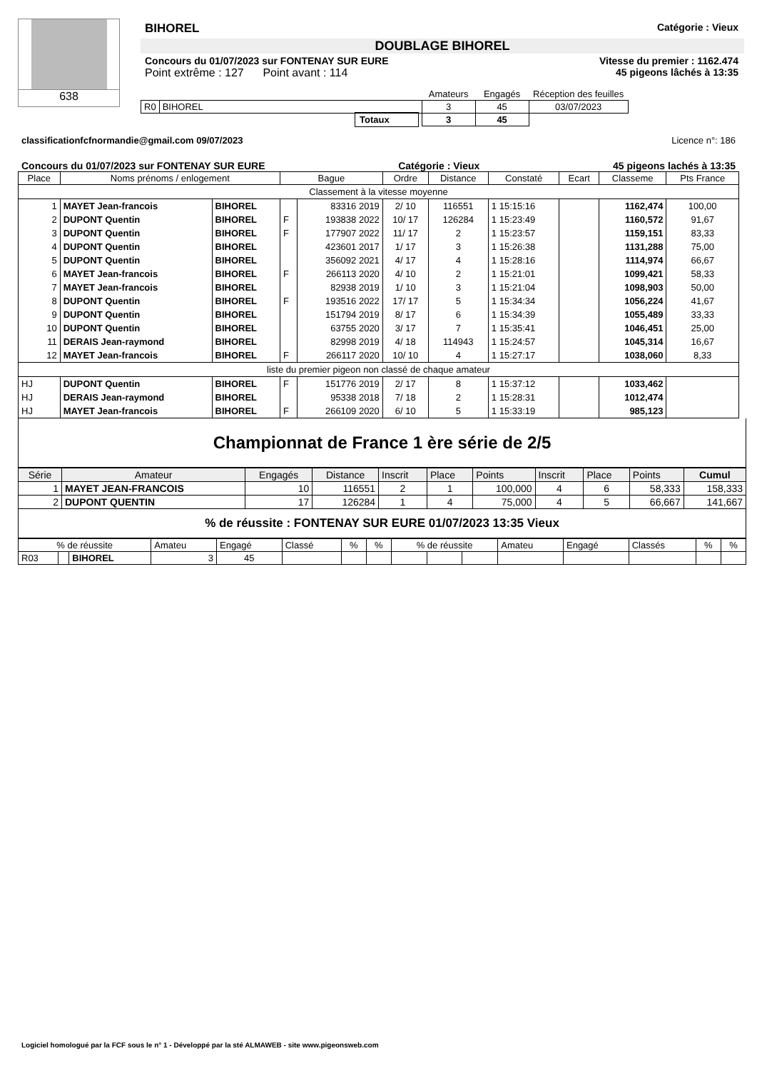638
BIHOREL Catégorie : Vieux
DOUBLAGE BIHOREL
Concours du 01/07/2023 sur FONTENAY SUR EURE Vitesse du premier : 1162.474
Point extrême : 127 Point avant : 114 45 pigeons lâchés à 13:35
| | | Amateurs | Engagés | Réception des feuilles |
| R0 | BIHOREL | 3 | 45 | 03/07/2023 |
| | Totaux | 3 | 45 | |
classificationfcfnormandie@gmail.com 09/07/2023 Licence n°: 186
Concours du 01/07/2023 sur FONTENAY SUR EURE Catégorie : Vieux 45 pigeons lachés à 13:35
| Place | Noms prénoms / enlogement | | Bague | | Ordre | Distance | Constaté | Ecart | Classeme | Pts France |
| --- | --- | --- | --- | --- | --- | --- | --- | --- | --- | --- |
| Classement à la vitesse moyenne | | | | | | | | | | |
| 1 | MAYET Jean-francois | BIHOREL | | 83316 2019 | 2/ 10 | 116551 | 1 15:15:16 | | 1162,474 | 100,00 |
| 2 | DUPONT Quentin | BIHOREL | F | 193838 2022 | 10/ 17 | 126284 | 1 15:23:49 | | 1160,572 | 91,67 |
| 3 | DUPONT Quentin | BIHOREL | F | 177907 2022 | 11/ 17 | 2 | 1 15:23:57 | | 1159,151 | 83,33 |
| 4 | DUPONT Quentin | BIHOREL | | 423601 2017 | 1/ 17 | 3 | 1 15:26:38 | | 1131,288 | 75,00 |
| 5 | DUPONT Quentin | BIHOREL | | 356092 2021 | 4/ 17 | 4 | 1 15:28:16 | | 1114,974 | 66,67 |
| 6 | MAYET Jean-francois | BIHOREL | F | 266113 2020 | 4/ 10 | 2 | 1 15:21:01 | | 1099,421 | 58,33 |
| 7 | MAYET Jean-francois | BIHOREL | | 82938 2019 | 1/ 10 | 3 | 1 15:21:04 | | 1098,903 | 50,00 |
| 8 | DUPONT Quentin | BIHOREL | F | 193516 2022 | 17/ 17 | 5 | 1 15:34:34 | | 1056,224 | 41,67 |
| 9 | DUPONT Quentin | BIHOREL | | 151794 2019 | 8/ 17 | 6 | 1 15:34:39 | | 1055,489 | 33,33 |
| 10 | DUPONT Quentin | BIHOREL | | 63755 2020 | 3/ 17 | 7 | 1 15:35:41 | | 1046,451 | 25,00 |
| 11 | DERAIS Jean-raymond | BIHOREL | | 82998 2019 | 4/ 18 | 114943 | 1 15:24:57 | | 1045,314 | 16,67 |
| 12 | MAYET Jean-francois | BIHOREL | F | 266117 2020 | 10/ 10 | 4 | 1 15:27:17 | | 1038,060 | 8,33 |
| liste du premier pigeon non classé de chaque amateur | | | | | | | | | | |
| HJ | DUPONT Quentin | BIHOREL | F | 151776 2019 | 2/ 17 | 8 | 1 15:37:12 | | 1033,462 | |
| HJ | DERAIS Jean-raymond | BIHOREL | | 95338 2018 | 7/ 18 | 2 | 1 15:28:31 | | 1012,474 | |
| HJ | MAYET Jean-francois | BIHOREL | F | 266109 2020 | 6/ 10 | 5 | 1 15:33:19 | | 985,123 | |
Championnat de France 1 ère série de 2/5
| Série | Amateur | Engagés | Distance | Inscrit | Place | Points | Inscrit | Place | Points | Cumul |
| 1 | MAYET JEAN-FRANCOIS | 10 | 116551 | 2 | 1 | 100,000 | 4 | 6 | 58,333 | 158,333 |
| 2 | DUPONT QUENTIN | 17 | 126284 | 1 | 4 | 75,000 | 4 | 5 | 66,667 | 141,667 |
| % de réussite : FONTENAY SUR EURE 01/07/2023 13:35 Vieux | | | | | | | | | | |
| % de réussite | | | Amateu | Engagé | Classé | % | % | % de réussite | | | Amateu | Engagé | Classés | % | % |
| R03 | | BIHOREL | 3 | 45 | | | | | | | | | | | |
Logiciel homologué par la FCF sous le n° 1 - Développé par la sté ALMAWEB - site www.pigeonsweb.com